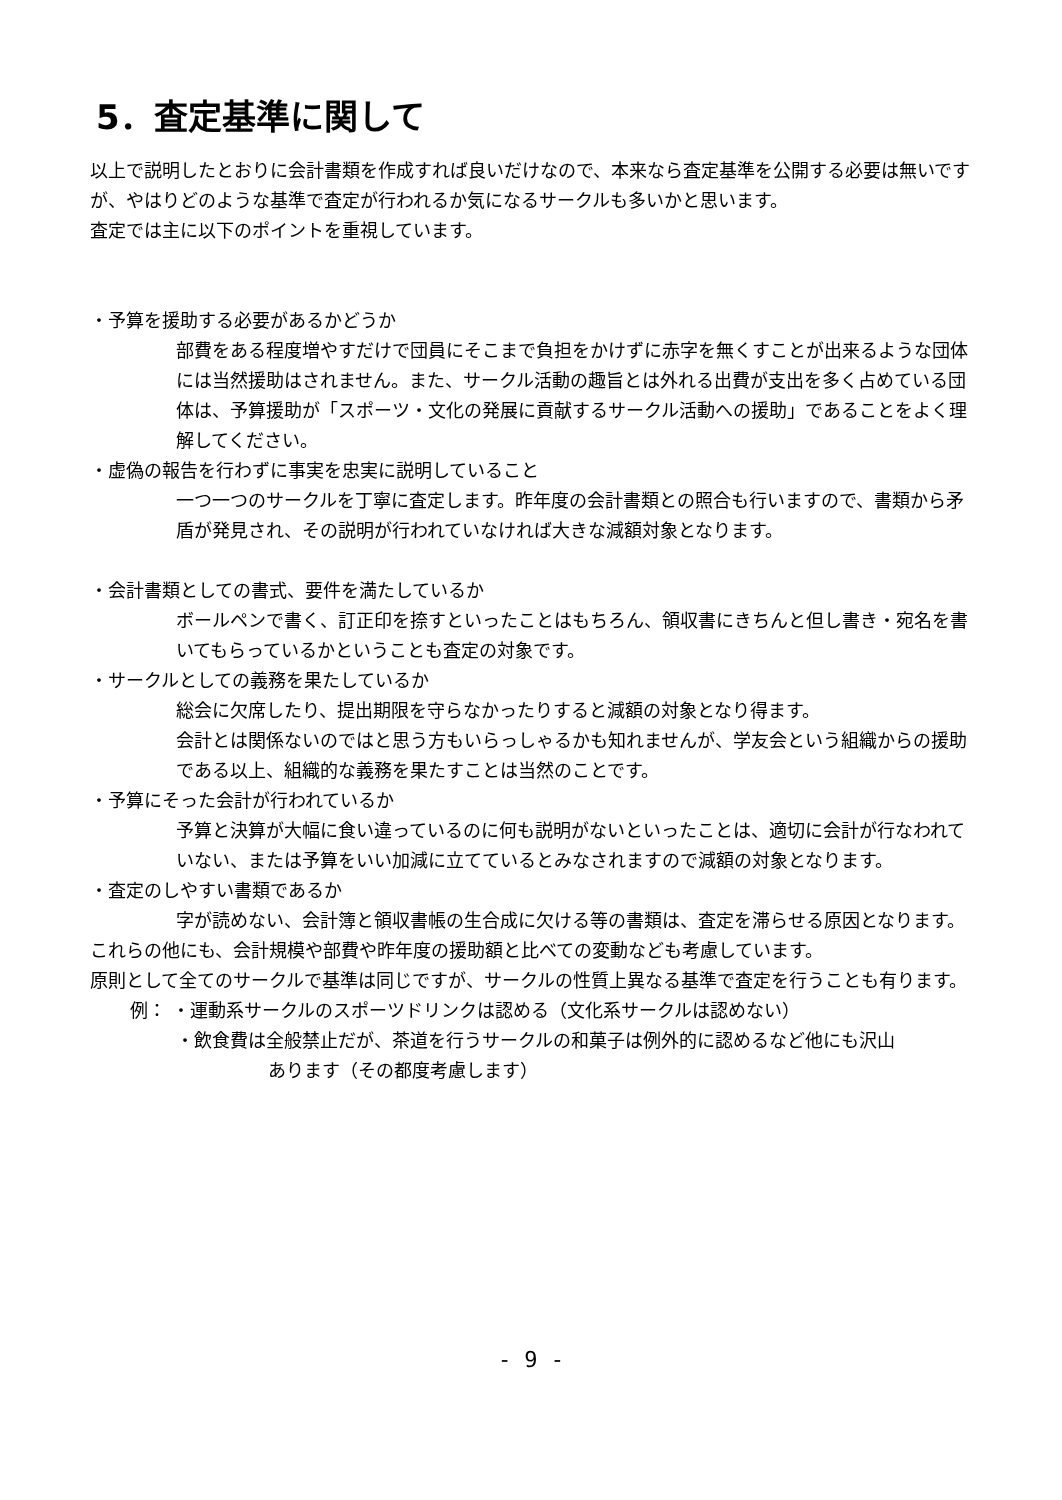5．査定基準に関して
以上で説明したとおりに会計書類を作成すれば良いだけなので、本来なら査定基準を公開する必要は無いですが、やはりどのような基準で査定が行われるか気になるサークルも多いかと思います。
査定では主に以下のポイントを重視しています。
・予算を援助する必要があるかどうか
部費をある程度増やすだけで団員にそこまで負担をかけずに赤字を無くすことが出来るような団体には当然援助はされません。また、サークル活動の趣旨とは外れる出費が支出を多く占めている団体は、予算援助が「スポーツ・文化の発展に貢献するサークル活動への援助」であることをよく理解してください。
・虚偽の報告を行わずに事実を忠実に説明していること
一つ一つのサークルを丁寧に査定します。昨年度の会計書類との照合も行いますので、書類から矛盾が発見され、その説明が行われていなければ大きな減額対象となります。
・会計書類としての書式、要件を満たしているか
ボールペンで書く、訂正印を捺すといったことはもちろん、領収書にきちんと但し書き・宛名を書いてもらっているかということも査定の対象です。
・サークルとしての義務を果たしているか
総会に欠席したり、提出期限を守らなかったりすると減額の対象となり得ます。
会計とは関係ないのではと思う方もいらっしゃるかも知れませんが、学友会という組織からの援助である以上、組織的な義務を果たすことは当然のことです。
・予算にそった会計が行われているか
予算と決算が大幅に食い違っているのに何も説明がないといったことは、適切に会計が行なわれていない、または予算をいい加減に立てているとみなされますので減額の対象となります。
・査定のしやすい書類であるか
字が読めない、会計簿と領収書帳の生合成に欠ける等の書類は、査定を滞らせる原因となります。
これらの他にも、会計規模や部費や昨年度の援助額と比べての変動なども考慮しています。
原則として全てのサークルで基準は同じですが、サークルの性質上異なる基準で査定を行うことも有ります。
例： ・運動系サークルのスポーツドリンクは認める（文化系サークルは認めない）
・飲食費は全般禁止だが、茶道を行うサークルの和菓子は例外的に認めるなど他にも沢山
あります（その都度考慮します）
- 9 -